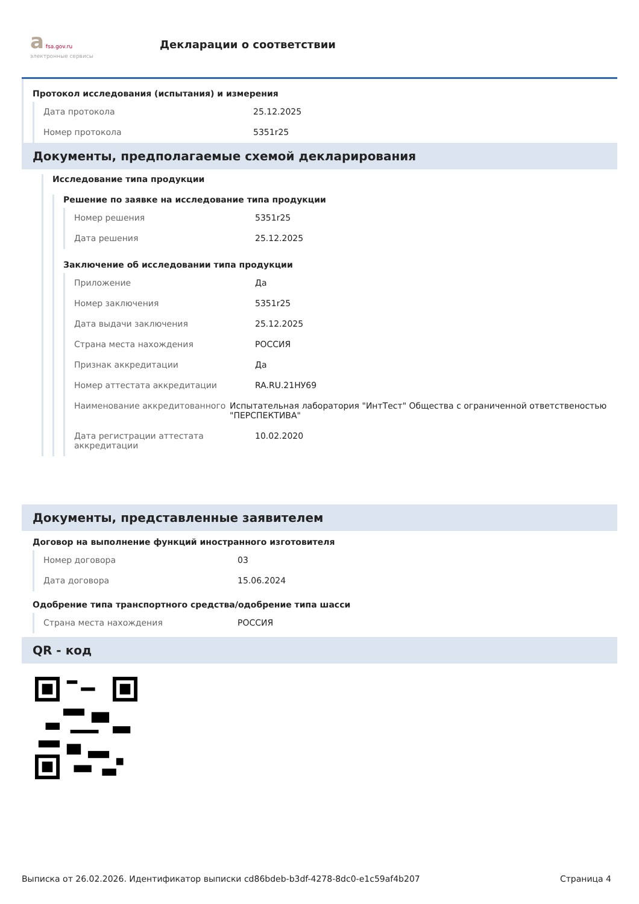a fsa.gov.ru
электронные сервисы
Декларации о соответствии
Протокол исследования (испытания) и измерения
Дата протокола 25.12.2025
Номер протокола 5351r25
Документы, предполагаемые схемой декларирования
Исследование типа продукции
Решение по заявке на исследование типа продукции
Номер решения 5351r25
Дата решения 25.12.2025
Заключение об исследовании типа продукции
Приложение Да
Номер заключения 5351r25
Дата выдачи заключения 25.12.2025
Страна места нахождения РОССИЯ
Признак аккредитации Да
Номер аттестата аккредитации RA.RU.21НУ69
Наименование аккредитованного Испытательная лаборатория "ИнтТест" Общества с ограниченной ответственостью "ПЕРСПЕКТИВА"
Дата регистрации аттестата аккредитации
10.02.2020
Документы, представленные заявителем
Договор на выполнение функций иностранного изготовителя
Номер договора 03
Дата договора 15.06.2024
Одобрение типа транспортного средства/одобрение типа шасси
Страна места нахождения РОССИЯ
QR - код
Выписка от 26.02.2026. Идентификатор выписки cd86bdeb-b3df-4278-8dc0-e1c59af4b207 Страница 4